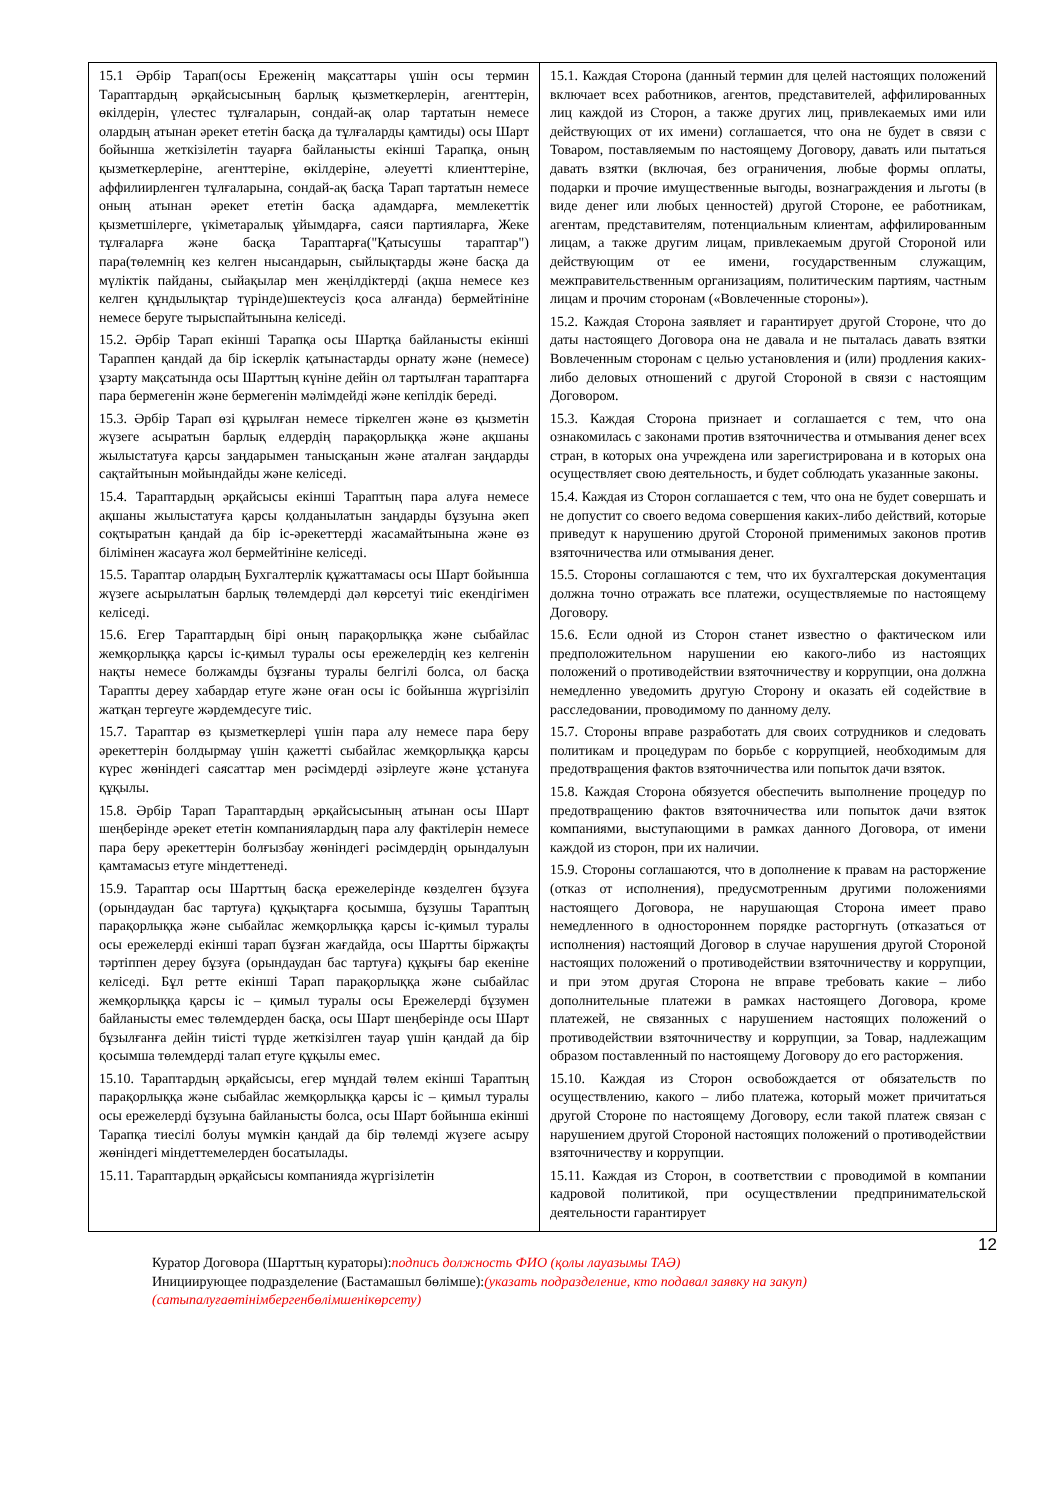| 15.1 Әрбір Тарап(осы Ереженің мақсаттары үшін осы термин Тараптардың әрқайсысының барлық қызметкерлерін, агенттерін, өкілдерін, үлестес тұлғаларын, сондай-ақ олар тартатын немесе олардың атынан әрекет ететін басқа да тұлғаларды қамтиды) осы Шарт бойынша жеткізілетін тауарға байланысты екінші Тарапқа, оның қызметкерлеріне, агенттеріне, өкілдеріне, әлеуетті клиенттеріне, аффилиирленген тұлғаларына, сондай-ақ басқа Тарап тартатын немесе оның атынан әрекет ететін басқа адамдарға, мемлекеттік қызметшілерге, үкіметаралық ұйымдарға, саяси партияларға, Жеке тұлғаларға және басқа Тараптарға("Қатысушы тараптар") пара(төлемнің кез келген нысандарын, сыйлықтарды және басқа да мүліктік пайданы, сыйақылар мен жеңілдіктерді (ақша немесе кез келген құндылықтар түрінде)шектеусіз қоса алғанда) бермейтініне немесе беруге тырыспайтынына келіседі. 15.2. Әрбір Тарап екінші Тарапқа осы Шартқа байланысты екінші Тараппен қандай да бір іскерлік қатынастарды орнату және (немесе) ұзарту мақсатында осы Шарттың күніне дейін ол тартылған тараптарға пара бермегенін және бермегенін мәлімдейді және кепілдік береді. 15.3. Әрбір Тарап өзі құрылған немесе тіркелген және өз қызметін жүзеге асыратын барлық елдердің парақорлыққа және ақшаны жылыстатуға қарсы заңдарымен танысқанын және аталған заңдарды сақтайтынын мойындайды және келіседі. 15.4. Тараптардың әрқайсысы екінші Тараптың пара алуға немесе ақшаны жылыстатуға қарсы қолданылатын заңдарды бұзуына әкеп соқтыратын қандай да бір іс-әрекеттерді жасамайтынына және өз білімінен жасауға жол бермейтініне келіседі. 15.5. Тараптар олардың Бухгалтерлік құжаттамасы осы Шарт бойынша жүзеге асырылатын барлық төлемдерді дәл көрсетуі тиіс екендігімен келіседі. 15.6. Егер Тараптардың бірі оның парақорлыққа және сыбайлас жемқорлыққа қарсы іс-қимыл туралы осы ережелердің кез келгенін нақты немесе болжамды бұзғаны туралы белгілі болса, ол басқа Тарапты дереу хабардар етуге және оған осы іс бойынша жүргізіліп жатқан тергеуге жәрдемдесуге тиіс. 15.7. Тараптар өз қызметкерлері үшін пара алу немесе пара беру әрекеттерін болдырмау үшін қажетті сыбайлас жемқорлыққа қарсы күрес жөніндегі саясаттар мен рәсімдерді әзірлеуге және ұстануға құқылы. 15.8. Әрбір Тарап Тараптардың әрқайсысының атынан осы Шарт шеңберінде әрекет ететін компаниялардың пара алу фактілерін немесе пара беру әрекеттерін болғызбау жөніндегі рәсімдердің орындалуын қамтамасыз етуге міндеттенеді. 15.9. Тараптар осы Шарттың басқа ережелерінде көзделген бұзуға (орындаудан бас тартуға) құқықтарға қосымша, бұзушы Тараптың парақорлыққа және сыбайлас жемқорлыққа қарсы іс-қимыл туралы осы ережелерді екінші тарап бұзған жағдайда, осы Шартты біржақты тәртіппен дереу бұзуға (орындаудан бас тартуға) құқығы бар екеніне келіседі. Бұл ретте екінші Тарап парақорлыққа және сыбайлас жемқорлыққа қарсы іс – қимыл туралы осы Ережелерді бұзумен байланысты емес төлемдерден басқа, осы Шарт шеңберінде осы Шарт бұзылғанға дейін тиісті түрде жеткізілген тауар үшін қандай да бір қосымша төлемдерді талап етуге құқылы емес. 15.10. Тараптардың әрқайсысы, егер мұндай төлем екінші Тараптың парақорлыққа және сыбайлас жемқорлыққа қарсы іс – қимыл туралы осы ережелерді бұзуына байланысты болса, осы Шарт бойынша екінші Тарапқа тиесілі болуы мүмкін қандай да бір төлемді жүзеге асыру жөніндегі міндеттемелерден босатылады. 15.11. Тараптардың әрқайсысы компанияда жүргізілетін | 15.1. Каждая Сторона (данный термин для целей настоящих положений включает всех работников, агентов, представителей, аффилированных лиц каждой из Сторон, а также других лиц, привлекаемых ими или действующих от их имени) соглашается, что она не будет в связи с Товаром, поставляемым по настоящему Договору, давать или пытаться давать взятки (включая, без ограничения, любые формы оплаты, подарки и прочие имущественные выгоды, вознаграждения и льготы (в виде денег или любых ценностей) другой Стороне, ее работникам, агентам, представителям, потенциальным клиентам, аффилированным лицам, а также другим лицам, привлекаемым другой Стороной или действующим от ее имени, государственным служащим, межправительственным организациям, политическим партиям, частным лицам и прочим сторонам («Вовлеченные стороны»). 15.2. Каждая Сторона заявляет и гарантирует другой Стороне, что до даты настоящего Договора она не давала и не пыталась давать взятки Вовлеченным сторонам с целью установления и (или) продления каких-либо деловых отношений с другой Стороной в связи с настоящим Договором. 15.3. Каждая Сторона признает и соглашается с тем, что она ознакомилась с законами против взяточничества и отмывания денег всех стран, в которых она учреждена или зарегистрирована и в которых она осуществляет свою деятельность, и будет соблюдать указанные законы. 15.4. Каждая из Сторон соглашается с тем, что она не будет совершать и не допустит со своего ведома совершения каких-либо действий, которые приведут к нарушению другой Стороной применимых законов против взяточничества или отмывания денег. 15.5. Стороны соглашаются с тем, что их бухгалтерская документация должна точно отражать все платежи, осуществляемые по настоящему Договору. 15.6. Если одной из Сторон станет известно о фактическом или предположительном нарушении ею какого-либо из настоящих положений о противодействии взяточничеству и коррупции, она должна немедленно уведомить другую Сторону и оказать ей содействие в расследовании, проводимому по данному делу. 15.7. Стороны вправе разработать для своих сотрудников и следовать политикам и процедурам по борьбе с коррупцией, необходимым для предотвращения фактов взяточничества или попыток дачи взяток. 15.8. Каждая Сторона обязуется обеспечить выполнение процедур по предотвращению фактов взяточничества или попыток дачи взяток компаниями, выступающими в рамках данного Договора, от имени каждой из сторон, при их наличии. 15.9. Стороны соглашаются, что в дополнение к правам на расторжение (отказ от исполнения), предусмотренным другими положениями настоящего Договора, не нарушающая Сторона имеет право немедленного в одностороннем порядке расторгнуть (отказаться от исполнения) настоящий Договор в случае нарушения другой Стороной настоящих положений о противодействии взяточничеству и коррупции, и при этом другая Сторона не вправе требовать какие – либо дополнительные платежи в рамках настоящего Договора, кроме платежей, не связанных с нарушением настоящих положений о противодействии взяточничеству и коррупции, за Товар, надлежащим образом поставленный по настоящему Договору до его расторжения. 15.10. Каждая из Сторон освобождается от обязательств по осуществлению, какого – либо платежа, который может причитаться другой Стороне по настоящему Договору, если такой платеж связан с нарушением другой Стороной настоящих положений о противодействии взяточничеству и коррупции. 15.11. Каждая из Сторон, в соответствии с проводимой в компании кадровой политикой, при осуществлении предпринимательской деятельности гарантирует |
12
Куратор Договора (Шарттың кураторы):подпись должность ФИО (қолы лауазымы ТАӘ)
Инициирующее подразделение (Бастамашыл бөлімше):(указать подразделение, кто подавал заявку на закуп)
(сатыпалуғаөтінімбергенбөлімшенікөрсету)